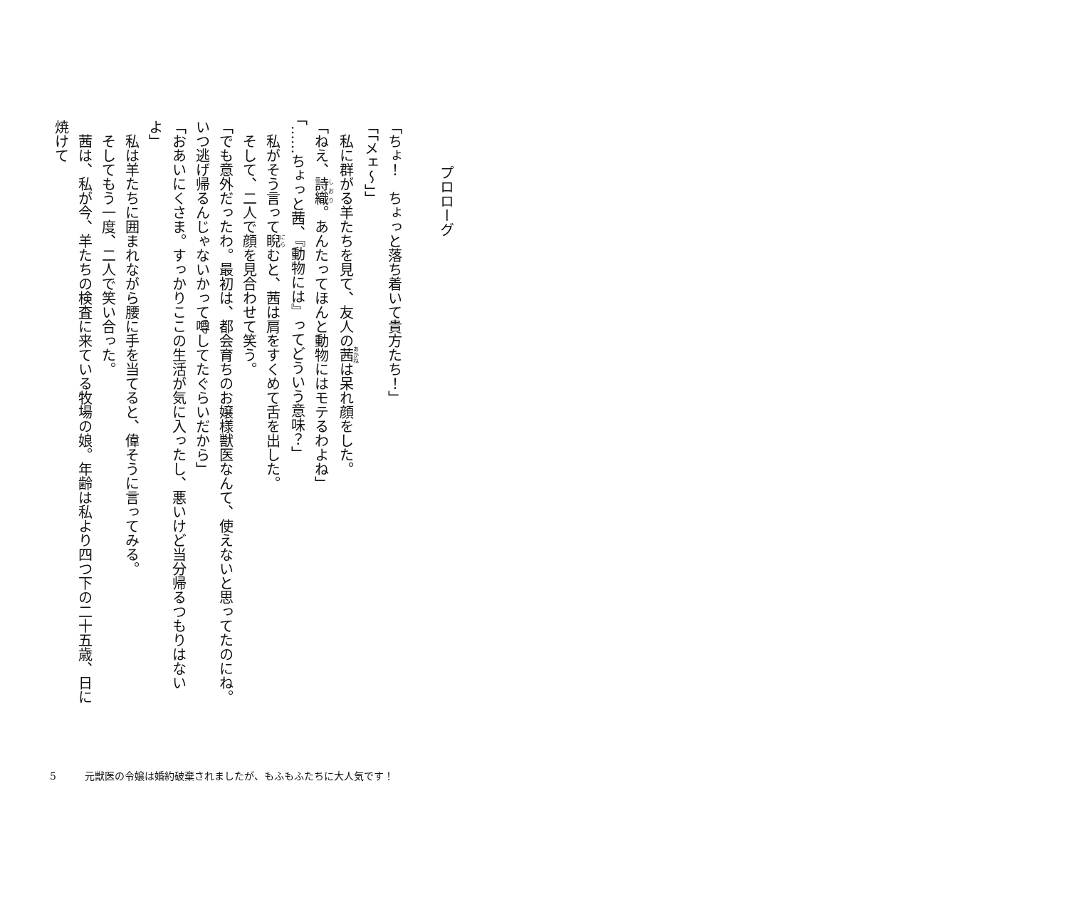プロローグ
「ちょ！　ちょっと落ち着いて貴方たち！」
「「メェ～」」
　私に群がる羊たちを見て、友人の茜は呆れ顔をした。
「ねえ、詩織。あんたってほんと動物にはモテるわよね」
「……ちょっと茜、『動物には』ってどういう意味？」
　私がそう言って睨むと、茜は肩をすくめて舌を出した。
　そして、二人で顔を見合わせて笑う。
「でも意外だったわ。最初は、都会育ちのお嬢様獣医なんて、使えないと思ってたのにね。いつ逃げ帰るんじゃないかって噂してたぐらいだから」
「おあいにくさま。すっかりここの生活が気に入ったし、悪いけど当分帰るつもりはないよ」
　私は羊たちに囲まれながら腰に手を当てると、偉そうに言ってみる。
　そしてもう一度、二人で笑い合った。
　茜は、私が今、羊たちの検査に来ている牧場の娘。年齢は私より四つ下の二十五歳、日に焼けて
5 元獣医の令嬢は婚約破棄されましたが、もふもふたちに大人気です！